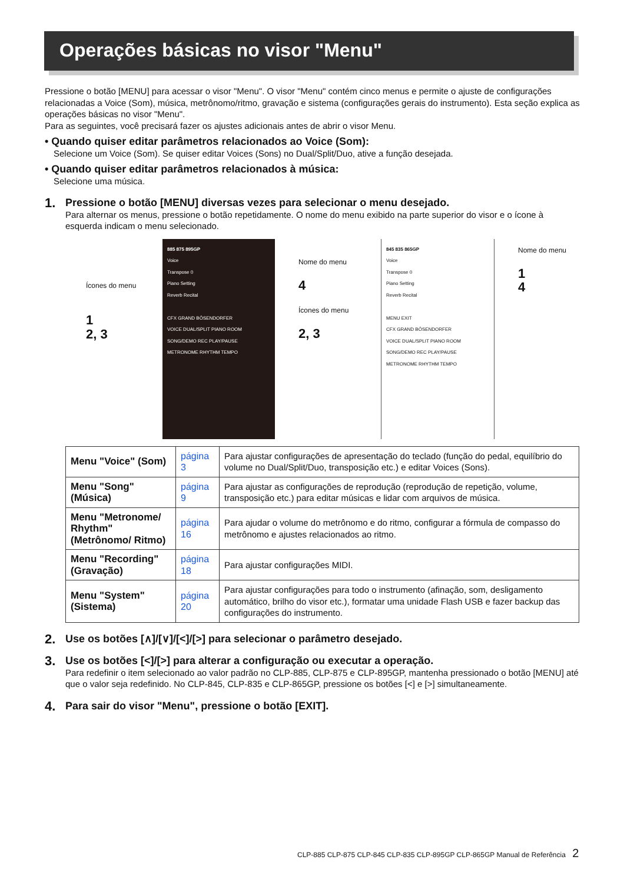Operações básicas no visor "Menu"
Pressione o botão [MENU] para acessar o visor "Menu". O visor "Menu" contém cinco menus e permite o ajuste de configurações relacionadas a Voice (Som), música, metrônomo/ritmo, gravação e sistema (configurações gerais do instrumento). Esta seção explica as operações básicas no visor "Menu".
Para as seguintes, você precisará fazer os ajustes adicionais antes de abrir o visor Menu.
• Quando quiser editar parâmetros relacionados ao Voice (Som):
Selecione um Voice (Som). Se quiser editar Voices (Sons) no Dual/Split/Duo, ative a função desejada.
• Quando quiser editar parâmetros relacionados à música:
Selecione uma música.
1. Pressione o botão [MENU] diversas vezes para selecionar o menu desejado.
Para alternar os menus, pressione o botão repetidamente. O nome do menu exibido na parte superior do visor e o ícone à esquerda indicam o menu selecionado.
Ícones do menu
1
2, 3
885 875 895GP
Voice
Transpose 0
Piano Setting
Reverb Recital
CFX GRAND BÖSENDORFER
VOICE DUAL/SPLIT PIANO ROOM
SONG/DEMO REC PLAY/PAUSE
METRONOME RHYTHM TEMPO
Nome do menu
4
Ícones do menu
2, 3
845 835 865GP
Voice
Transpose 0
Piano Setting
Reverb Recital
MENU EXIT
CFX GRAND BÖSENDORFER
VOICE DUAL/SPLIT PIANO ROOM
SONG/DEMO REC PLAY/PAUSE
METRONOME RHYTHM TEMPO
Nome do menu
1
4
| Menu "Voice" (Som) | página 3 | Para ajustar configurações de apresentação do teclado (função do pedal, equilíbrio do volume no Dual/Split/Duo, transposição etc.) e editar Voices (Sons). |
| Menu "Song" (Música) | página 9 | Para ajustar as configurações de reprodução (reprodução de repetição, volume, transposição etc.) para editar músicas e lidar com arquivos de música. |
| Menu "Metronome/ Rhythm" (Metrônomo/ Ritmo) | página 16 | Para ajudar o volume do metrônomo e do ritmo, configurar a fórmula de compasso do metrônomo e ajustes relacionados ao ritmo. |
| Menu "Recording" (Gravação) | página 18 | Para ajustar configurações MIDI. |
| Menu "System" (Sistema) | página 20 | Para ajustar configurações para todo o instrumento (afinação, som, desligamento automático, brilho do visor etc.), formatar uma unidade Flash USB e fazer backup das configurações do instrumento. |
2. Use os botões [∧]/[∨]/[<]/[>] para selecionar o parâmetro desejado.
3. Use os botões [<]/[>] para alterar a configuração ou executar a operação.
Para redefinir o item selecionado ao valor padrão no CLP-885, CLP-875 e CLP-895GP, mantenha pressionado o botão [MENU] até que o valor seja redefinido. No CLP-845, CLP-835 e CLP-865GP, pressione os botões [<] e [>] simultaneamente.
4. Para sair do visor "Menu", pressione o botão [EXIT].
CLP-885 CLP-875 CLP-845 CLP-835 CLP-895GP CLP-865GP Manual de Referência 2